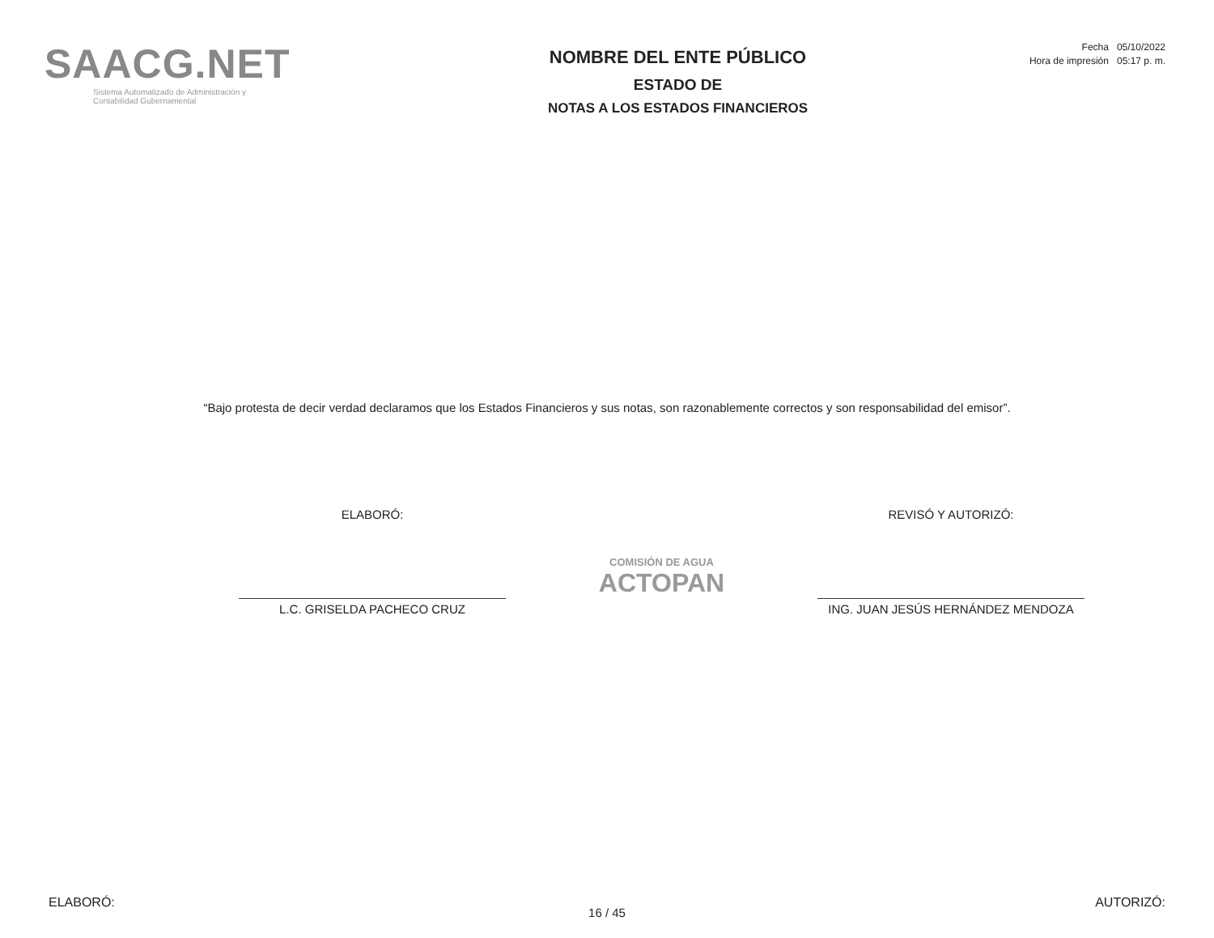SAACG.NET
Sistema Automatizado de Administración y
Contabilidad Gubernamental
NOMBRE DEL ENTE PÚBLICO
ESTADO DE
NOTAS A LOS ESTADOS FINANCIEROS
Fecha 05/10/2022
Hora de impresión 05:17 p. m.
“Bajo protesta de decir verdad declaramos que los Estados Financieros y sus notas, son razonablemente correctos y son responsabilidad del emisor”.
ELABORÓ:
L.C. GRISELDA PACHECO CRUZ
COMISIÓN DE AGUA
ACTOPAN
REVISÓ Y AUTORIZÓ:
ING. JUAN JESÚS HERNÁNDEZ MENDOZA
ELABORÓ: AUTORIZÓ:
16 / 45